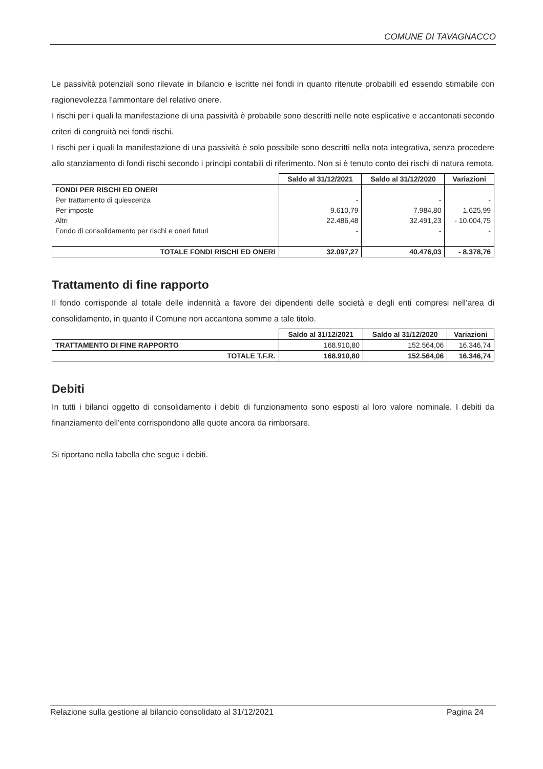COMUNE DI TAVAGNACCO
Le passività potenziali sono rilevate in bilancio e iscritte nei fondi in quanto ritenute probabili ed essendo stimabile con ragionevolezza l'ammontare del relativo onere.
I rischi per i quali la manifestazione di una passività è probabile sono descritti nelle note esplicative e accantonati secondo criteri di congruità nei fondi rischi.
I rischi per i quali la manifestazione di una passività è solo possibile sono descritti nella nota integrativa, senza procedere allo stanziamento di fondi rischi secondo i principi contabili di riferimento. Non si è tenuto conto dei rischi di natura remota.
| | Saldo al 31/12/2021 | Saldo al 31/12/2020 | Variazioni |
| FONDI PER RISCHI ED ONERI | | | |
| Per trattamento di quiescenza | - | - | - |
| Per imposte | 9.610,79 | 7.984,80 | 1.625,99 |
| Altri | 22.486,48 | 32.491,23 | - 10.004,75 |
| Fondo di consolidamento per rischi e oneri futuri | - | - | - |
| TOTALE FONDI RISCHI ED ONERI | 32.097,27 | 40.476,03 | - 8.378,76 |
Trattamento di fine rapporto
Il fondo corrisponde al totale delle indennità a favore dei dipendenti delle società e degli enti compresi nell’area di consolidamento, in quanto il Comune non accantona somme a tale titolo.
| | Saldo al 31/12/2021 | Saldo al 31/12/2020 | Variazioni |
| TRATTAMENTO DI FINE RAPPORTO | 168.910,80 | 152.564,06 | 16.346,74 |
| TOTALE T.F.R. | 168.910,80 | 152.564,06 | 16.346,74 |
Debiti
In tutti i bilanci oggetto di consolidamento i debiti di funzionamento sono esposti al loro valore nominale. I debiti da finanziamento dell’ente corrispondono alle quote ancora da rimborsare.
Si riportano nella tabella che segue i debiti.
Relazione sulla gestione al bilancio consolidato al 31/12/2021 Pagina 24